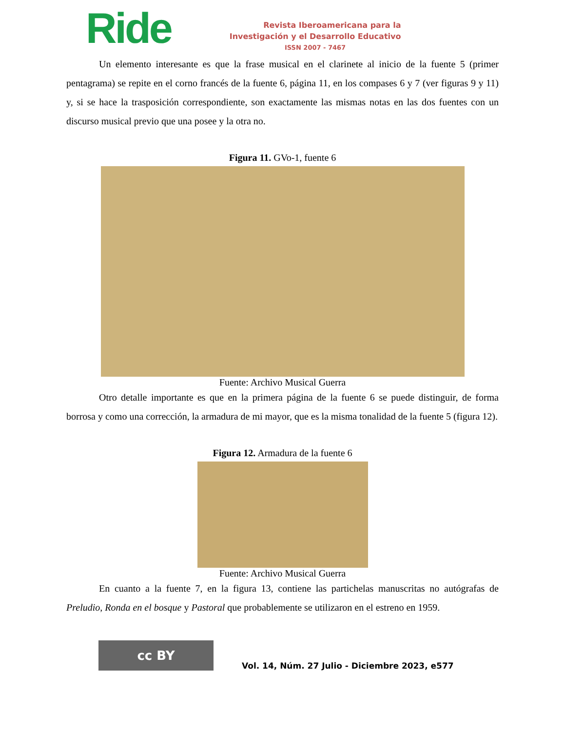Ride
Revista Iberoamericana para la
Investigación y el Desarrollo Educativo
ISSN 2007 - 7467
Un elemento interesante es que la frase musical en el clarinete al inicio de la fuente 5 (primer pentagrama) se repite en el corno francés de la fuente 6, página 11, en los compases 6 y 7 (ver figuras 9 y 11) y, si se hace la trasposición correspondiente, son exactamente las mismas notas en las dos fuentes con un discurso musical previo que una posee y la otra no.
Figura 11. GVo-1, fuente 6
Fuente: Archivo Musical Guerra
Otro detalle importante es que en la primera página de la fuente 6 se puede distinguir, de forma borrosa y como una corrección, la armadura de mi mayor, que es la misma tonalidad de la fuente 5 (figura 12).
Figura 12. Armadura de la fuente 6
Fuente: Archivo Musical Guerra
En cuanto a la fuente 7, en la figura 13, contiene las partichelas manuscritas no autógrafas de Preludio, Ronda en el bosque y Pastoral que probablemente se utilizaron en el estreno en 1959.
cc BY
Vol. 14, Núm. 27 Julio - Diciembre 2023, e577